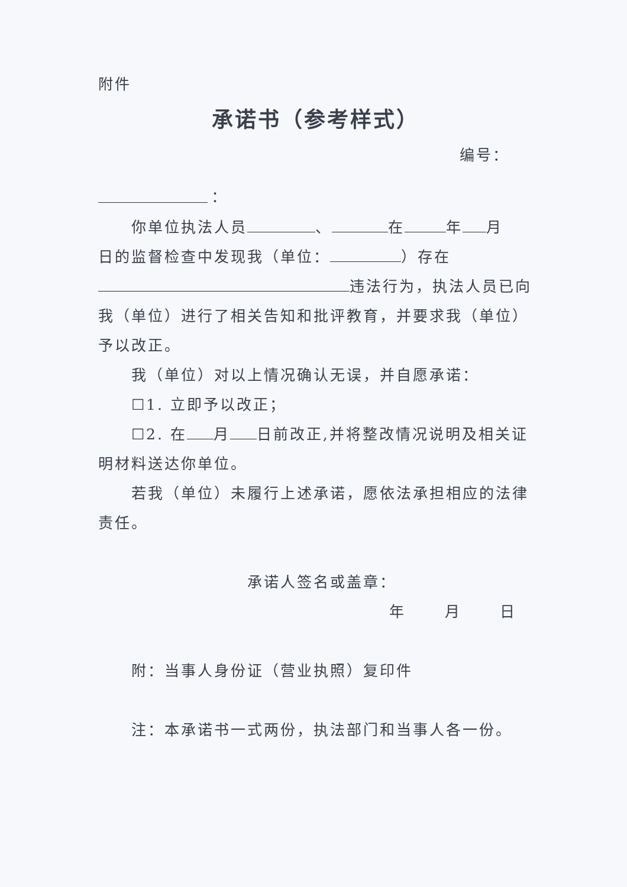附件
承诺书（参考样式）
编号：
：
你单位执法人员 、 在 年 月
日的监督检查中发现我（单位： ）存在
违法行为，执法人员已向
我（单位）进行了相关告知和批评教育，并要求我（单位）
予以改正。
我（单位）对以上情况确认无误，并自愿承诺：
☐1. 立即予以改正；
☐2. 在 月 日前改正,并将整改情况说明及相关证
明材料送达你单位。
若我（单位）未履行上述承诺，愿依法承担相应的法律
责任。
承诺人签名或盖章：
年 月 日
附：当事人身份证（营业执照）复印件
注：本承诺书一式两份，执法部门和当事人各一份。